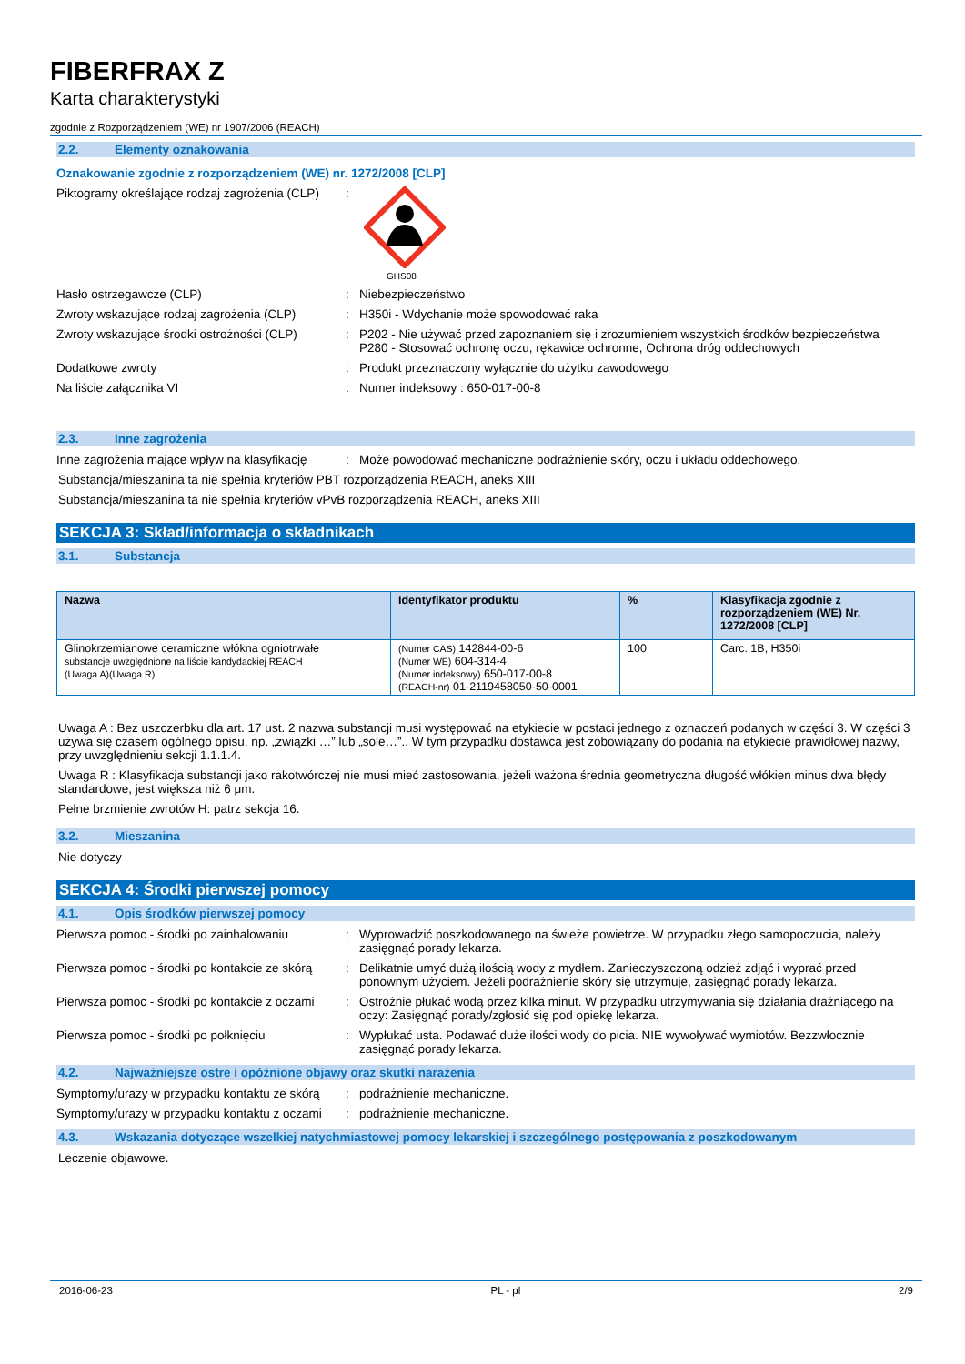FIBERFRAX Z
Karta charakterystyki
zgodnie z Rozporządzeniem (WE) nr 1907/2006 (REACH)
2.2. Elementy oznakowania
Oznakowanie zgodnie z rozporządzeniem (WE) nr. 1272/2008 [CLP]
Piktogramy określające rodzaj zagrożenia (CLP)
:
GHS08
Hasło ostrzegawcze (CLP) : Niebezpieczeństwo
Zwroty wskazujące rodzaj zagrożenia (CLP)
: H350i - Wdychanie może spowodować raka
Zwroty wskazujące środki ostrożności (CLP)
: P202 - Nie używać przed zapoznaniem się i zrozumieniem wszystkich środków bezpieczeństwa
P280 - Stosować ochronę oczu, rękawice ochronne, Ochrona dróg oddechowych
Dodatkowe zwroty : Produkt przeznaczony wyłącznie do użytku zawodowego
Na liście załącznika VI : Numer indeksowy : 650-017-00-8
2.3. Inne zagrożenia
Inne zagrożenia mające wpływ na klasyfikację
: Może powodować mechaniczne podrażnienie skóry, oczu i układu oddechowego.
Substancja/mieszanina ta nie spełnia kryteriów PBT rozporządzenia REACH, aneks XIII
Substancja/mieszanina ta nie spełnia kryteriów vPvB rozporządzenia REACH, aneks XIII
SEKCJA 3: Skład/informacja o składnikach
3.1. Substancja
| Nazwa | Identyfikator produktu | % | Klasyfikacja zgodnie z rozporządzeniem (WE) Nr. 1272/2008 [CLP] |
| --- | --- | --- | --- |
| Glinokrzemianowe ceramiczne włókna ogniotrwałe substancje uwzględnione na liście kandydackiej REACH (Uwaga A)(Uwaga R) | (Numer CAS) 142844-00-6 (Numer WE) 604-314-4 (Numer indeksowy) 650-017-00-8 (REACH-nr) 01-2119458050-50-0001 | 100 | Carc. 1B, H350i |
Uwaga A : Bez uszczerbku dla art. 17 ust. 2 nazwa substancji musi występować na etykiecie w postaci jednego z oznaczeń podanych w części 3. W części 3 używa się czasem ogólnego opisu, np. „związki …” lub „sole…”.. W tym przypadku dostawca jest zobowiązany do podania na etykiecie prawidłowej nazwy, przy uwzględnieniu sekcji 1.1.1.4.
Uwaga R : Klasyfikacja substancji jako rakotwórczej nie musi mieć zastosowania, jeżeli ważona średnia geometryczna długość włókien minus dwa błędy standardowe, jest większa niż 6 μm.
Pełne brzmienie zwrotów H: patrz sekcja 16.
3.2. Mieszanina
Nie dotyczy
SEKCJA 4: Środki pierwszej pomocy
4.1. Opis środków pierwszej pomocy
Pierwsza pomoc - środki po zainhalowaniu
: Wyprowadzić poszkodowanego na świeże powietrze. W przypadku złego samopoczucia, należy zasięgnąć porady lekarza.
Pierwsza pomoc - środki po kontakcie ze skórą
: Delikatnie umyć dużą ilością wody z mydłem. Zanieczyszczoną odzież zdjąć i wyprać przed ponownym użyciem. Jeżeli podrażnienie skóry się utrzymuje, zasięgnąć porady lekarza.
Pierwsza pomoc - środki po kontakcie z oczami
: Ostrożnie płukać wodą przez kilka minut. W przypadku utrzymywania się działania drażniącego na oczy: Zasięgnąć porady/zgłosić się pod opiekę lekarza.
Pierwsza pomoc - środki po połknięciu : Wypłukać usta. Podawać duże ilości wody do picia. NIE wywoływać wymiotów. Bezzwłocznie zasięgnąć porady lekarza.
4.2. Najważniejsze ostre i opóźnione objawy oraz skutki narażenia
Symptomy/urazy w przypadku kontaktu ze skórą
: podrażnienie mechaniczne.
Symptomy/urazy w przypadku kontaktu z oczami
: podrażnienie mechaniczne.
4.3. Wskazania dotyczące wszelkiej natychmiastowej pomocy lekarskiej i szczególnego postępowania z poszkodowanym
Leczenie objawowe.
2016-06-23 PL - pl 2/9